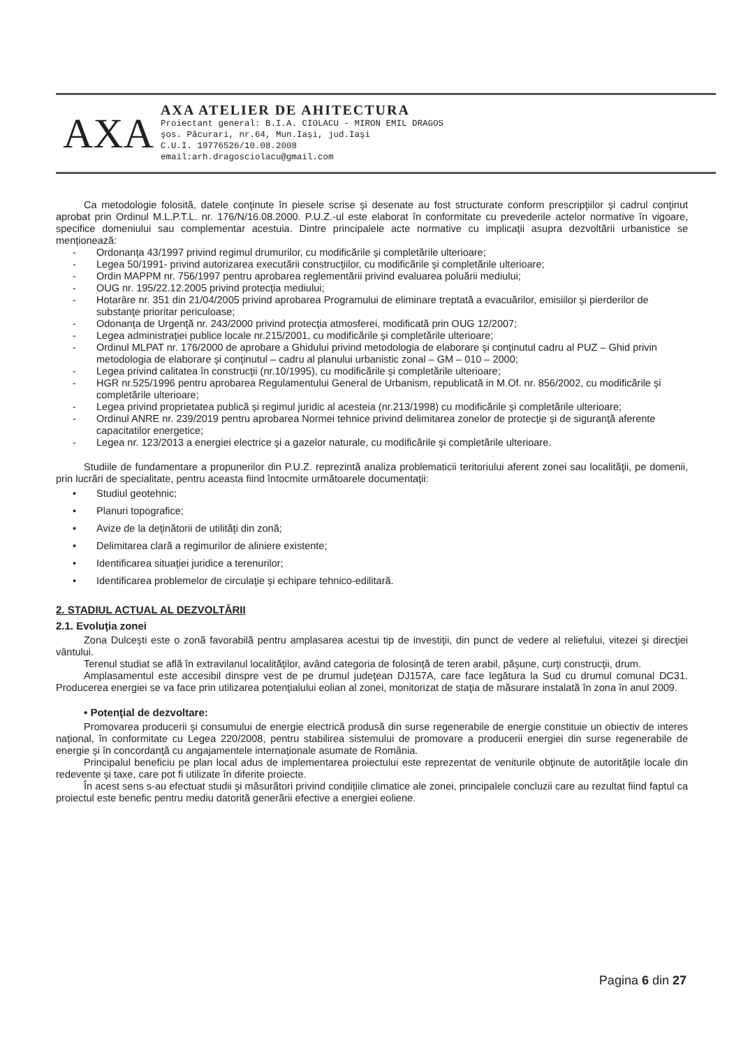AXA
AXA ATELIER DE AHITECTURA
Proiectant general: B.I.A. CIOLACU - MIRON EMIL DRAGOS
şos. Păcurari, nr.64, Mun.Iaşi, jud.Iaşi
C.U.I. 19776526/10.08.2008
email:arh.dragosciolacu@gmail.com
Ca metodologie folosită, datele conţinute în piesele scrise şi desenate au fost structurate conform prescripţiilor şi cadrul conţinut aprobat prin Ordinul M.L.P.T.L. nr. 176/N/16.08.2000. P.U.Z.-ul este elaborat în conformitate cu prevederile actelor normative în vigoare, specifice domeniului sau complementar acestuia. Dintre principalele acte normative cu implicaţii asupra dezvoltării urbanistice se menţionează:
- Ordonanţa 43/1997 privind regimul drumurilor, cu modificările şi completările ulterioare;
- Legea 50/1991- privind autorizarea executării construcţiilor, cu modificările şi completările ulterioare;
- Ordin MAPPM nr. 756/1997 pentru aprobarea reglementării privind evaluarea poluării mediului;
- OUG nr. 195/22.12.2005 privind protecţia mediului;
- Hotarâre nr. 351 din 21/04/2005 privind aprobarea Programului de eliminare treptată a evacuărilor, emisiilor şi pierderilor de substanţe prioritar periculoase;
- Odonanţa de Urgenţă nr. 243/2000 privind protecţia atmosferei, modificată prin OUG 12/2007;
- Legea administraţiei publice locale nr.215/2001, cu modificările şi completările ulterioare;
- Ordinul MLPAT nr. 176/2000 de aprobare a Ghidului privind metodologia de elaborare şi conţinutul cadru al PUZ – Ghid privin metodologia de elaborare şi conţinutul – cadru al planului urbanistic zonal – GM – 010 – 2000;
- Legea privind calitatea în construcţii (nr.10/1995), cu modificările şi completările ulterioare;
- HGR nr.525/1996 pentru aprobarea Regulamentului General de Urbanism, republicată in M.Of. nr. 856/2002, cu modificările şi completările ulterioare;
- Legea privind proprietatea publică şi regimul juridic al acesteia (nr.213/1998) cu modificările şi completările ulterioare;
- Ordinul ANRE nr. 239/2019 pentru aprobarea Normei tehnice privind delimitarea zonelor de protecţie şi de siguranţă aferente capacitatilor energetice;
- Legea nr. 123/2013 a energiei electrice şi a gazelor naturale, cu modificările şi completările ulterioare.
Studiile de fundamentare a propunerilor din P.U.Z. reprezintă analiza problematicii teritoriului aferent zonei sau localităţii, pe domenii, prin lucrări de specialitate, pentru aceasta fiind întocmite următoarele documentaţii:
• Studiul geotehnic;
• Planuri topografice;
• Avize de la deţinătorii de utilităţi din zonă;
• Delimitarea clară a regimurilor de aliniere existente;
• Identificarea situaţiei juridice a terenurilor;
• Identificarea problemelor de circulaţie şi echipare tehnico-edilitară.
2. STADIUL ACTUAL AL DEZVOLTĂRII
2.1. Evoluţia zonei
Zona Dulceşti este o zonă favorabilă pentru amplasarea acestui tip de investiţii, din punct de vedere al reliefului, vitezei şi direcţiei vântului.
Terenul studiat se află în extravilanul localităţilor, având categoria de folosinţă de teren arabil, păşune, curţi construcţii, drum.
Amplasamentul este accesibil dinspre vest de pe drumul judeţean DJ157A, care face legătura la Sud cu drumul comunal DC31. Producerea energiei se va face prin utilizarea potenţialului eolian al zonei, monitorizat de staţia de măsurare instalată în zona în anul 2009.
• Potenţial de dezvoltare:
Promovarea producerii şi consumului de energie electrică produsă din surse regenerabile de energie constituie un obiectiv de interes naţional, în conformitate cu Legea 220/2008, pentru stabilirea sistemului de promovare a producerii energiei din surse regenerabile de energie şi în concordanţă cu angajamentele internaţionale asumate de România.
Principalul beneficiu pe plan local adus de implementarea proiectului este reprezentat de veniturile obţinute de autorităţile locale din redevente şi taxe, care pot fi utilizate în diferite proiecte.
În acest sens s-au efectuat studii şi măsurători privind condiţiile climatice ale zonei, principalele concluzii care au rezultat fiind faptul ca proiectul este benefic pentru mediu datorită generării efective a energiei eoliene.
Pagina 6 din 27